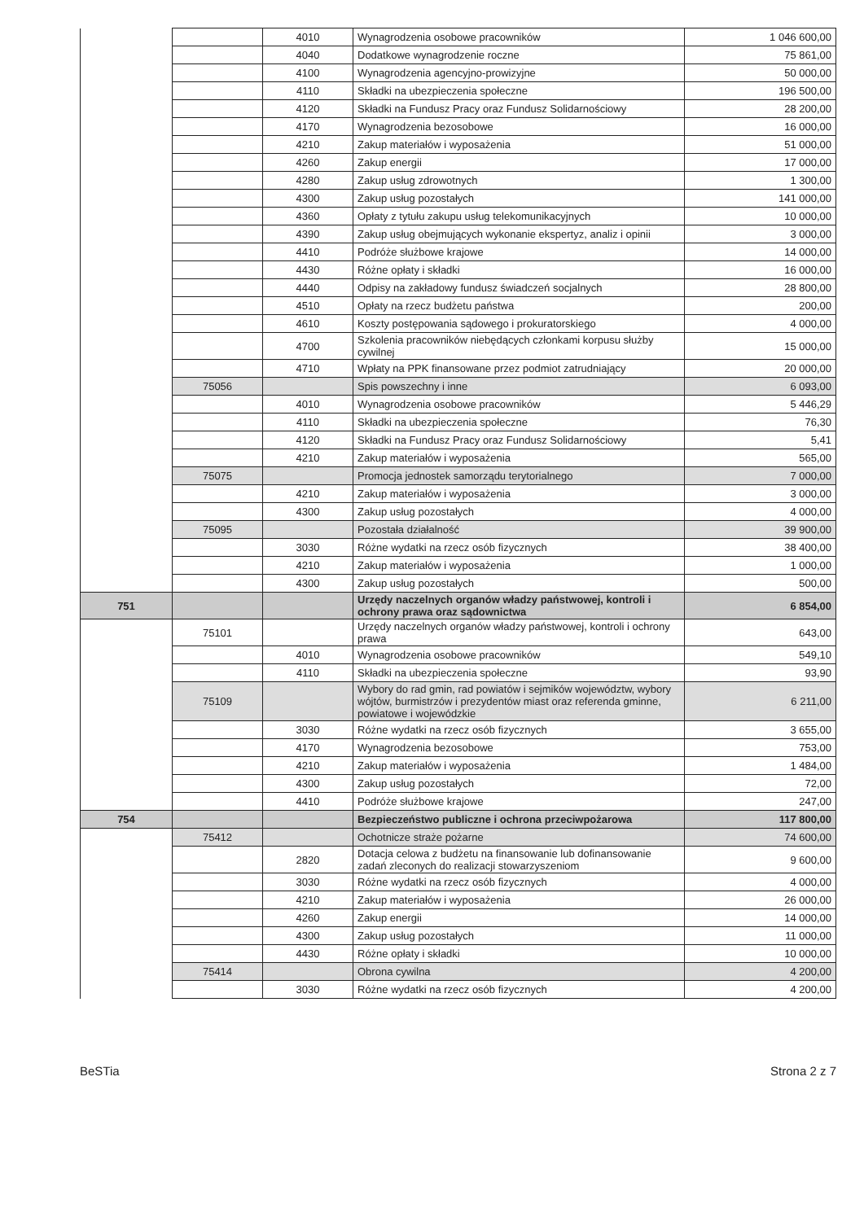| | | 4010 | Wynagrodzenia osobowe pracowników | 1 046 600,00 |
| | | 4040 | Dodatkowe wynagrodzenie roczne | 75 861,00 |
| | | 4100 | Wynagrodzenia agencyjno-prowizyjne | 50 000,00 |
| | | 4110 | Składki na ubezpieczenia społeczne | 196 500,00 |
| | | 4120 | Składki na Fundusz Pracy oraz Fundusz Solidarnościowy | 28 200,00 |
| | | 4170 | Wynagrodzenia bezosobowe | 16 000,00 |
| | | 4210 | Zakup materiałów i wyposażenia | 51 000,00 |
| | | 4260 | Zakup energii | 17 000,00 |
| | | 4280 | Zakup usług zdrowotnych | 1 300,00 |
| | | 4300 | Zakup usług pozostałych | 141 000,00 |
| | | 4360 | Opłaty z tytułu zakupu usług telekomunikacyjnych | 10 000,00 |
| | | 4390 | Zakup usług obejmujących wykonanie ekspertyz, analiz i opinii | 3 000,00 |
| | | 4410 | Podróże służbowe krajowe | 14 000,00 |
| | | 4430 | Różne opłaty i składki | 16 000,00 |
| | | 4440 | Odpisy na zakładowy fundusz świadczeń socjalnych | 28 800,00 |
| | | 4510 | Opłaty na rzecz budżetu państwa | 200,00 |
| | | 4610 | Koszty postępowania sądowego i prokuratorskiego | 4 000,00 |
| | | 4700 | Szkolenia pracowników niebędących członkami korpusu służby cywilnej | 15 000,00 |
| | | 4710 | Wpłaty na PPK finansowane przez podmiot zatrudniający | 20 000,00 |
| | 75056 | | Spis powszechny i inne | 6 093,00 |
| | | 4010 | Wynagrodzenia osobowe pracowników | 5 446,29 |
| | | 4110 | Składki na ubezpieczenia społeczne | 76,30 |
| | | 4120 | Składki na Fundusz Pracy oraz Fundusz Solidarnościowy | 5,41 |
| | | 4210 | Zakup materiałów i wyposażenia | 565,00 |
| | 75075 | | Promocja jednostek samorządu terytorialnego | 7 000,00 |
| | | 4210 | Zakup materiałów i wyposażenia | 3 000,00 |
| | | 4300 | Zakup usług pozostałych | 4 000,00 |
| | 75095 | | Pozostała działalność | 39 900,00 |
| | | 3030 | Różne wydatki na rzecz osób fizycznych | 38 400,00 |
| | | 4210 | Zakup materiałów i wyposażenia | 1 000,00 |
| | | 4300 | Zakup usług pozostałych | 500,00 |
| 751 | | | Urzędy naczelnych organów władzy państwowej, kontroli i ochrony prawa oraz sądownictwa | 6 854,00 |
| | 75101 | | Urzędy naczelnych organów władzy państwowej, kontroli i ochrony prawa | 643,00 |
| | | 4010 | Wynagrodzenia osobowe pracowników | 549,10 |
| | | 4110 | Składki na ubezpieczenia społeczne | 93,90 |
| | 75109 | | Wybory do rad gmin, rad powiatów i sejmików województw, wybory wójtów, burmistrzów i prezydentów miast oraz referenda gminne, powiatowe i wojewódzkie | 6 211,00 |
| | | 3030 | Różne wydatki na rzecz osób fizycznych | 3 655,00 |
| | | 4170 | Wynagrodzenia bezosobowe | 753,00 |
| | | 4210 | Zakup materiałów i wyposażenia | 1 484,00 |
| | | 4300 | Zakup usług pozostałych | 72,00 |
| | | 4410 | Podróże służbowe krajowe | 247,00 |
| 754 | | | Bezpieczeństwo publiczne i ochrona przeciwpożarowa | 117 800,00 |
| | 75412 | | Ochotnicze straże pożarne | 74 600,00 |
| | | 2820 | Dotacja celowa z budżetu na finansowanie lub dofinansowanie zadań zleconych do realizacji stowarzyszeniom | 9 600,00 |
| | | 3030 | Różne wydatki na rzecz osób fizycznych | 4 000,00 |
| | | 4210 | Zakup materiałów i wyposażenia | 26 000,00 |
| | | 4260 | Zakup energii | 14 000,00 |
| | | 4300 | Zakup usług pozostałych | 11 000,00 |
| | | 4430 | Różne opłaty i składki | 10 000,00 |
| | 75414 | | Obrona cywilna | 4 200,00 |
| | | 3030 | Różne wydatki na rzecz osób fizycznych | 4 200,00 |
BeSTia Strona 2 z 7